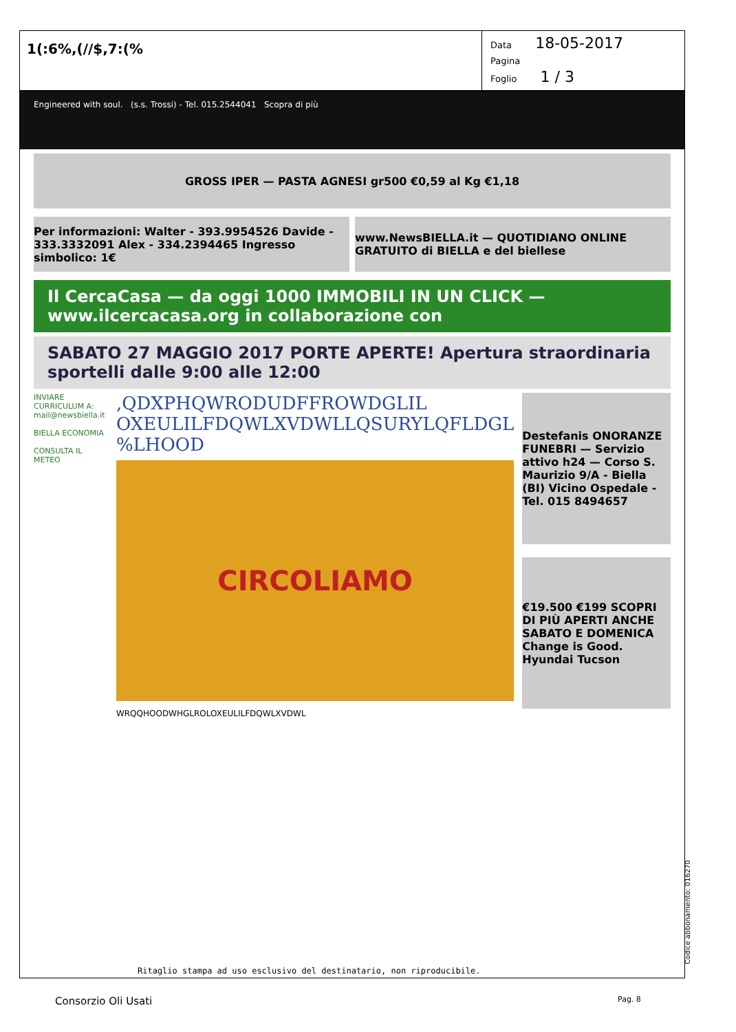1(:6%,(//$,7:(%
Data 18-05-2017
Pagina
Foglio 1 / 3
Engineered with soul. (s.s. Trossi) - Tel. 015.2544041 Scopra di più
GROSS IPER — PASTA AGNESI gr500 €0,59 al Kg €1,18
Per informazioni: Walter - 393.9954526 Davide - 333.3332091 Alex - 334.2394465 Ingresso simbolico: 1€
www.NewsBIELLA.it — QUOTIDIANO ONLINE GRATUITO di BIELLA e del biellese
Il CercaCasa — da oggi 1000 IMMOBILI IN UN CLICK — www.ilcercacasa.org in collaborazione con
SABATO 27 MAGGIO 2017 PORTE APERTE! Apertura straordinaria sportelli dalle 9:00 alle 12:00
INVIARE CURRICULUM A: mail@newsbiella.it
BIELLA ECONOMIA
CONSULTA IL METEO
,QDXPHQWRODUDFFROWDGLIL OXEULILFDQWLXVDWLLQSURYLQFLDGL %LHOOD
CIRCOLIAMO
WRQQHOODWHGLROLOXEULILFDQWLXVDWL
Destefanis ONORANZE FUNEBRI — Servizio attivo h24 — Corso S. Maurizio 9/A - Biella (BI) Vicino Ospedale - Tel. 015 8494657
€19.500 €199 SCOPRI DI PIÙ APERTI ANCHE SABATO E DOMENICA Change is Good. Hyundai Tucson
Ritaglio stampa ad uso esclusivo del destinatario, non riproducibile.
Consorzio Oli Usati Pag. 8
Codice abbonamento: 016270